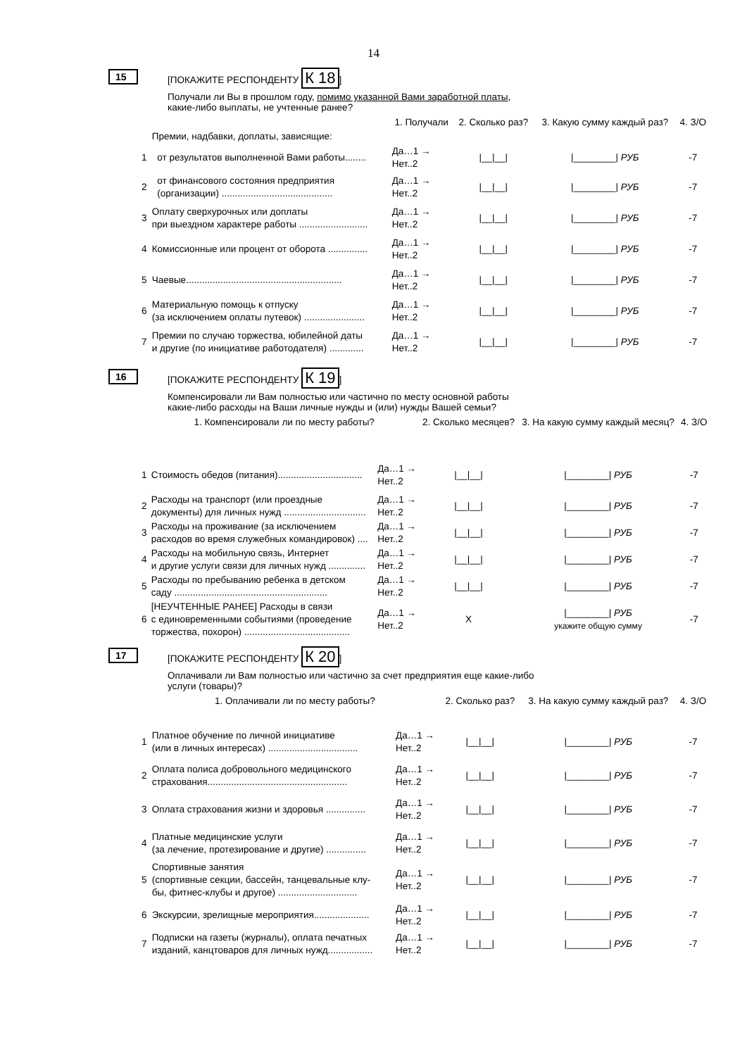14
15
[ПОКАЖИТЕ РЕСПОНДЕНТУ К 18]
Получали ли Вы в прошлом году, помимо указанной Вами заработной платы,
какие-либо выплаты, не учтенные ранее?
| | | 1. Получали | 2. Сколько раз? | 3. Какую сумму каждый раз? | 4. З/О |
| --- | --- | --- | --- | --- | --- |
| | Премии, надбавки, доплаты, зависящие: | | | | |
| 1 | от результатов выполненной Вами работы........ | Да…1 → Нет..2 | /__/__/ | /________/ РУБ | -7 |
| 2 | от финансового состояния предприятия (организации) .......................................... | Да…1 → Нет..2 | /__/__/ | /________/ РУБ | -7 |
| 3 | Оплату сверхурочных или доплаты при выездном характере работы .......................... | Да…1 → Нет..2 | /__/__/ | /________/ РУБ | -7 |
| 4 | Комиссионные или процент от оборота ............... | Да…1 → Нет..2 | /__/__/ | /________/ РУБ | -7 |
| 5 | Чаевые........................................................... | Да…1 → Нет..2 | /__/__/ | /________/ РУБ | -7 |
| 6 | Материальную помощь к отпуску (за исключением оплаты путевок) ....................... | Да…1 → Нет..2 | /__/__/ | /________/ РУБ | -7 |
| 7 | Премии по случаю торжества, юбилейной даты и другие (по инициативе работодателя) ............. | Да…1 → Нет..2 | /__/__/ | /________/ РУБ | -7 |
16
[ПОКАЖИТЕ РЕСПОНДЕНТУ К 19]
Компенсировали ли Вам полностью или частично по месту основной работы
какие-либо расходы на Ваши личные нужды и (или) нужды Вашей семьи?
| | 1. Компенсировали ли по месту работы? | | 2. Сколько месяцев? | 3. На какую сумму каждый месяц? | 4. З/О |
| --- | --- | --- | --- | --- | --- |
| 1 | Стоимость обедов (питания)................................ | Да…1 → Нет..2 | /__/__/ | /________/ РУБ | -7 |
| 2 | Расходы на транспорт (или проездные документы) для личных нужд ............................... | Да…1 → Нет..2 | /__/__/ | /________/ РУБ | -7 |
| 3 | Расходы на проживание (за исключением расходов во время служебных командировок) .... | Да…1 → Нет..2 | /__/__/ | /________/ РУБ | -7 |
| 4 | Расходы на мобильную связь, Интернет и другие услуги связи для личных нужд .............. | Да…1 → Нет..2 | /__/__/ | /________/ РУБ | -7 |
| 5 | Расходы по пребыванию ребенка в детском саду .......................................................... | Да…1 → Нет..2 | /__/__/ | /________/ РУБ | -7 |
| 6 | [НЕУЧТЕННЫЕ РАНЕЕ] Расходы в связи с единовременными событиями (проведение торжества, похорон) ........................................ | Да…1 → Нет..2 | X | /________/ РУБ укажите общую сумму | -7 |
17
[ПОКАЖИТЕ РЕСПОНДЕНТУ К 20]
Оплачивали ли Вам полностью или частично за счет предприятия еще какие-либо
услуги (товары)?
| | 1. Оплачивали ли по месту работы? | | 2. Сколько раз? | 3. На какую сумму каждый раз? | 4. З/О |
| --- | --- | --- | --- | --- | --- |
| 1 | Платное обучение по личной инициативе (или в личных интересах) .................................. | Да…1 → Нет..2 | /__/__/ | /________/ РУБ | -7 |
| 2 | Оплата полиса добровольного медицинского страхования..................................................... | Да…1 → Нет..2 | /__/__/ | /________/ РУБ | -7 |
| 3 | Оплата страхования жизни и здоровья ............... | Да…1 → Нет..2 | /__/__/ | /________/ РУБ | -7 |
| 4 | Платные медицинские услуги (за лечение, протезирование и другие) ............... | Да…1 → Нет..2 | /__/__/ | /________/ РУБ | -7 |
| 5 | Спортивные занятия (спортивные секции, бассейн, танцевальные клу- бы, фитнес-клубы и другое) .............................. | Да…1 → Нет..2 | /__/__/ | /________/ РУБ | -7 |
| 6 | Экскурсии, зрелищные мероприятия..................... | Да…1 → Нет..2 | /__/__/ | /________/ РУБ | -7 |
| 7 | Подписки на газеты (журналы), оплата печатных изданий, канцтоваров для личных нужд................. | Да…1 → Нет..2 | /__/__/ | /________/ РУБ | -7 |